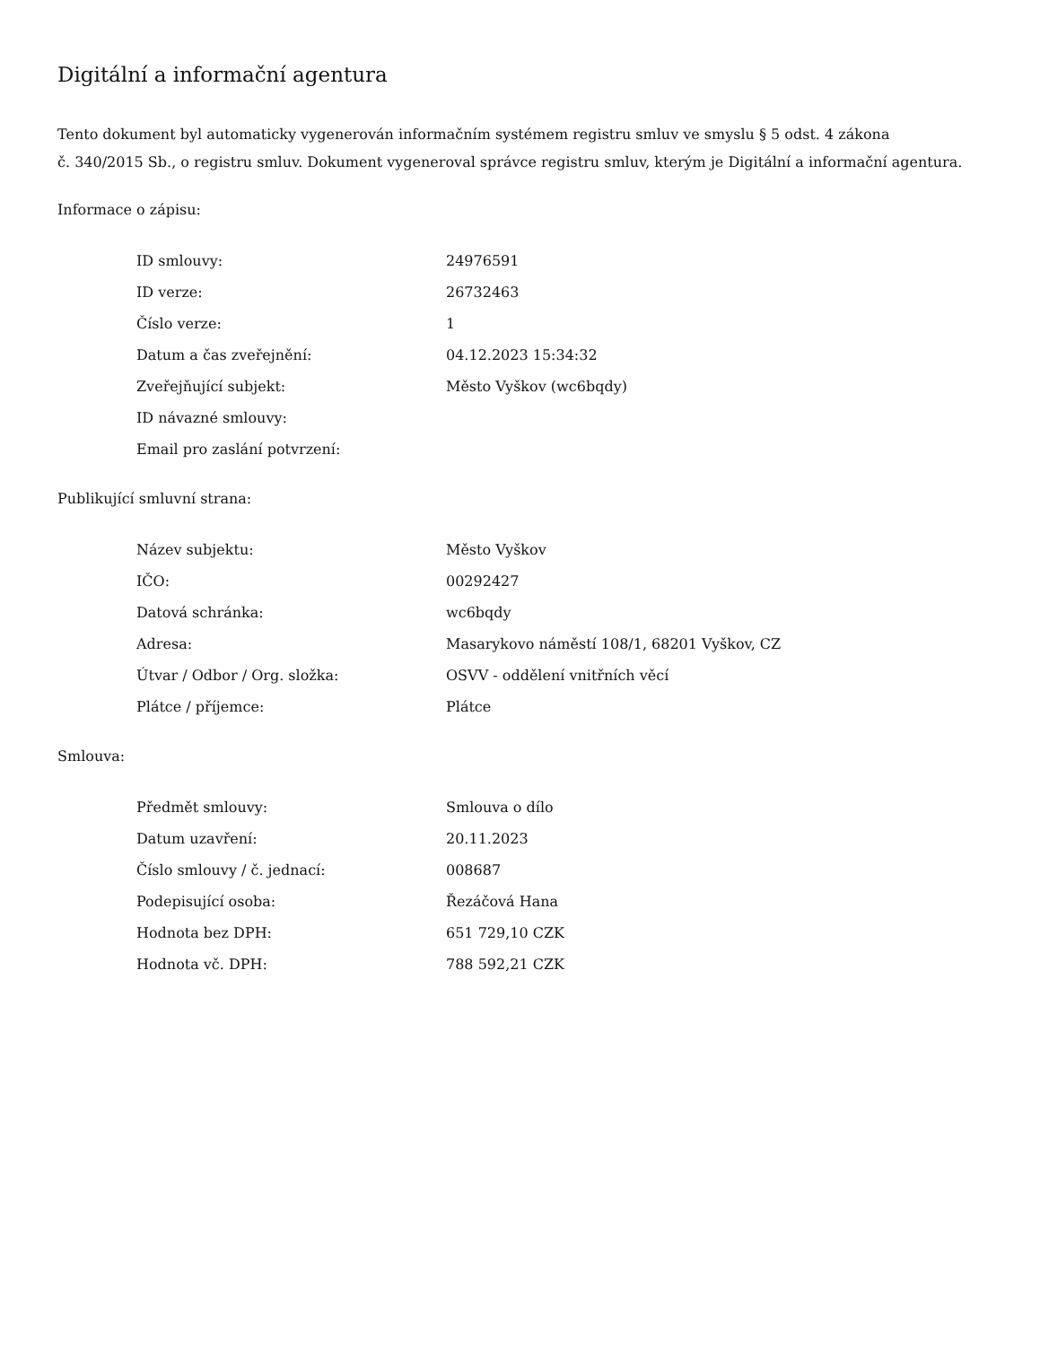Digitální a informační agentura
Tento dokument byl automaticky vygenerován informačním systémem registru smluv ve smyslu § 5 odst. 4 zákona
č. 340/2015 Sb., o registru smluv. Dokument vygeneroval správce registru smluv, kterým je Digitální a informační agentura.
Informace o zápisu:
| ID smlouvy: | 24976591 |
| ID verze: | 26732463 |
| Číslo verze: | 1 |
| Datum a čas zveřejnění: | 04.12.2023 15:34:32 |
| Zveřejňující subjekt: | Město Vyškov (wc6bqdy) |
| ID návazné smlouvy: | |
| Email pro zaslání potvrzení: | |
Publikující smluvní strana:
| Název subjektu: | Město Vyškov |
| IČO: | 00292427 |
| Datová schránka: | wc6bqdy |
| Adresa: | Masarykovo náměstí 108/1, 68201 Vyškov, CZ |
| Útvar / Odbor / Org. složka: | OSVV - oddělení vnitřních věcí |
| Plátce / příjemce: | Plátce |
Smlouva:
| Předmět smlouvy: | Smlouva o dílo |
| Datum uzavření: | 20.11.2023 |
| Číslo smlouvy / č. jednací: | 008687 |
| Podepisující osoba: | Řezáčová Hana |
| Hodnota bez DPH: | 651 729,10 CZK |
| Hodnota vč. DPH: | 788 592,21 CZK |